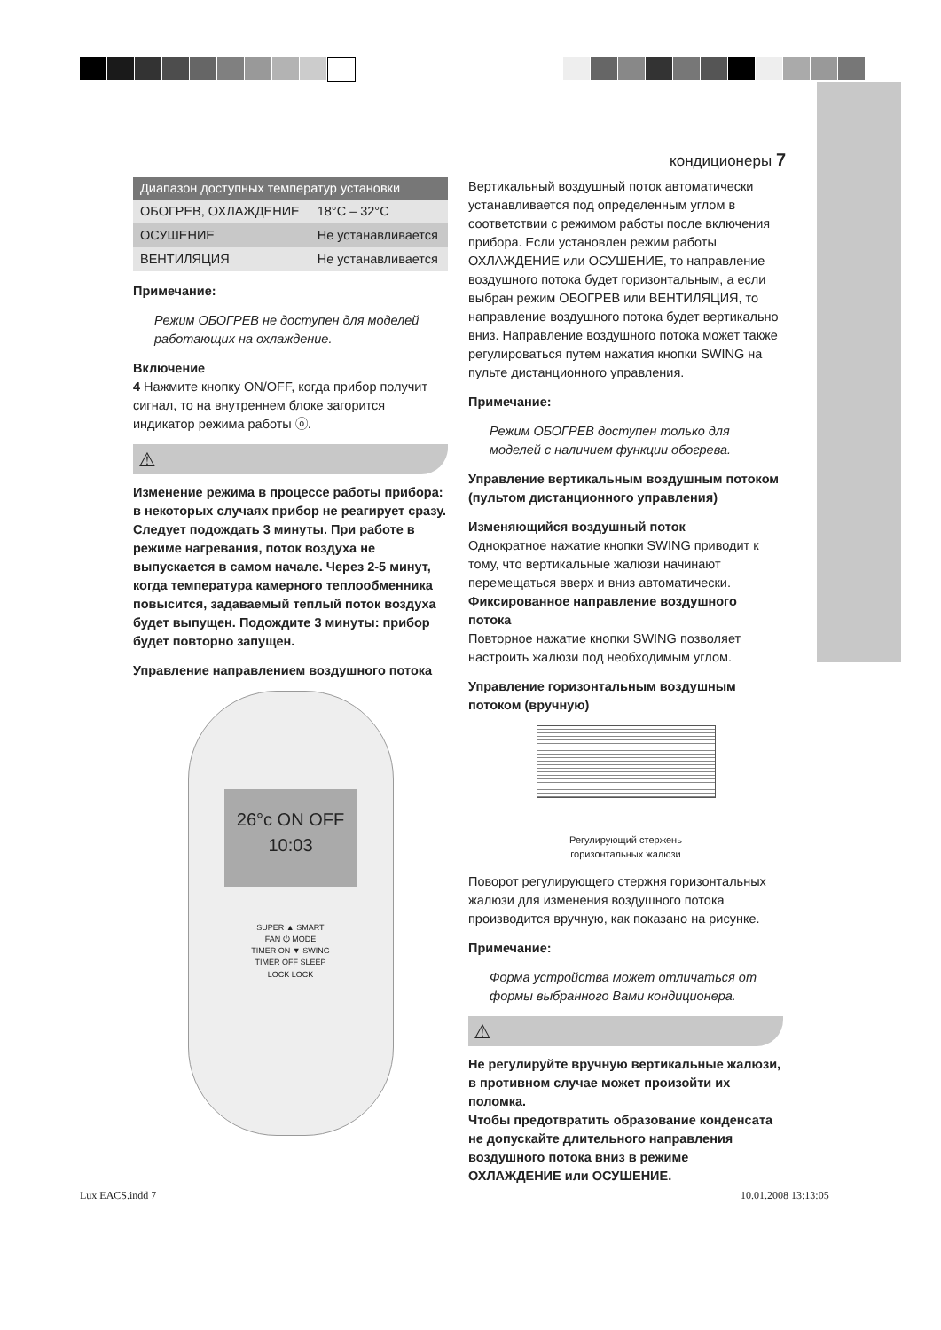кондиционеры 7
| Диапазон доступных температур установки | |
| --- | --- |
| ОБОГРЕВ, ОХЛАЖДЕНИЕ | 18°C – 32°C |
| ОСУШЕНИЕ | Не устанавливается |
| ВЕНТИЛЯЦИЯ | Не устанавливается |
Примечание:
Режим ОБОГРЕВ не доступен для моделей работающих на охлаждение.
Включение
4 Нажмите кнопку ON/OFF, когда прибор получит сигнал, то на внутреннем блоке загорится индикатор режима работы ⓞ.
⚠
Изменение режима в процессе работы прибора: в некоторых случаях прибор не реагирует сразу. Следует подождать 3 минуты. При работе в режиме нагревания, поток воздуха не выпускается в самом начале. Через 2-5 минут, когда температура камерного теплообменника повысится, задаваемый теплый поток воздуха будет выпущен. Подождите 3 минуты: прибор будет повторно запущен.
Управление направлением воздушного потока
26°c ON OFF 10:03
SUPER ▲ SMART
FAN ⏻ MODE
TIMER ON ▼ SWING
TIMER OFF SLEEP
LOCK LOCK
Вертикальный воздушный поток автоматически устанавливается под определенным углом в соответствии с режимом работы после включения прибора. Если установлен режим работы ОХЛАЖДЕНИЕ или ОСУШЕНИЕ, то направление воздушного потока будет горизонтальным, а если выбран режим ОБОГРЕВ или ВЕНТИЛЯЦИЯ, то направление воздушного потока будет вертикально вниз. Направление воздушного потока может также регулироваться путем нажатия кнопки SWING на пульте дистанционного управления.
Примечание:
Режим ОБОГРЕВ доступен только для моделей с наличием функции обогрева.
Управление вертикальным воздушным потоком (пультом дистанционного управления)
Изменяющийся воздушный поток
Однократное нажатие кнопки SWING приводит к тому, что вертикальные жалюзи начинают перемещаться вверх и вниз автоматически.
Фиксированное направление воздушного потока
Повторное нажатие кнопки SWING позволяет настроить жалюзи под необходимым углом.
Управление горизонтальным воздушным потоком (вручную)
Регулирующий стержень
горизонтальных жалюзи
Поворот регулирующего стержня горизонтальных жалюзи для изменения воздушного потока производится вручную, как показано на рисунке.
Примечание:
Форма устройства может отличаться от формы выбранного Вами кондиционера.
⚠
Не регулируйте вручную вертикальные жалюзи, в противном случае может произойти их поломка.
Чтобы предотвратить образование конденсата не допускайте длительного направления воздушного потока вниз в режиме ОХЛАЖДЕНИЕ или ОСУШЕНИЕ.
Lux EACS.indd 7 10.01.2008 13:13:05